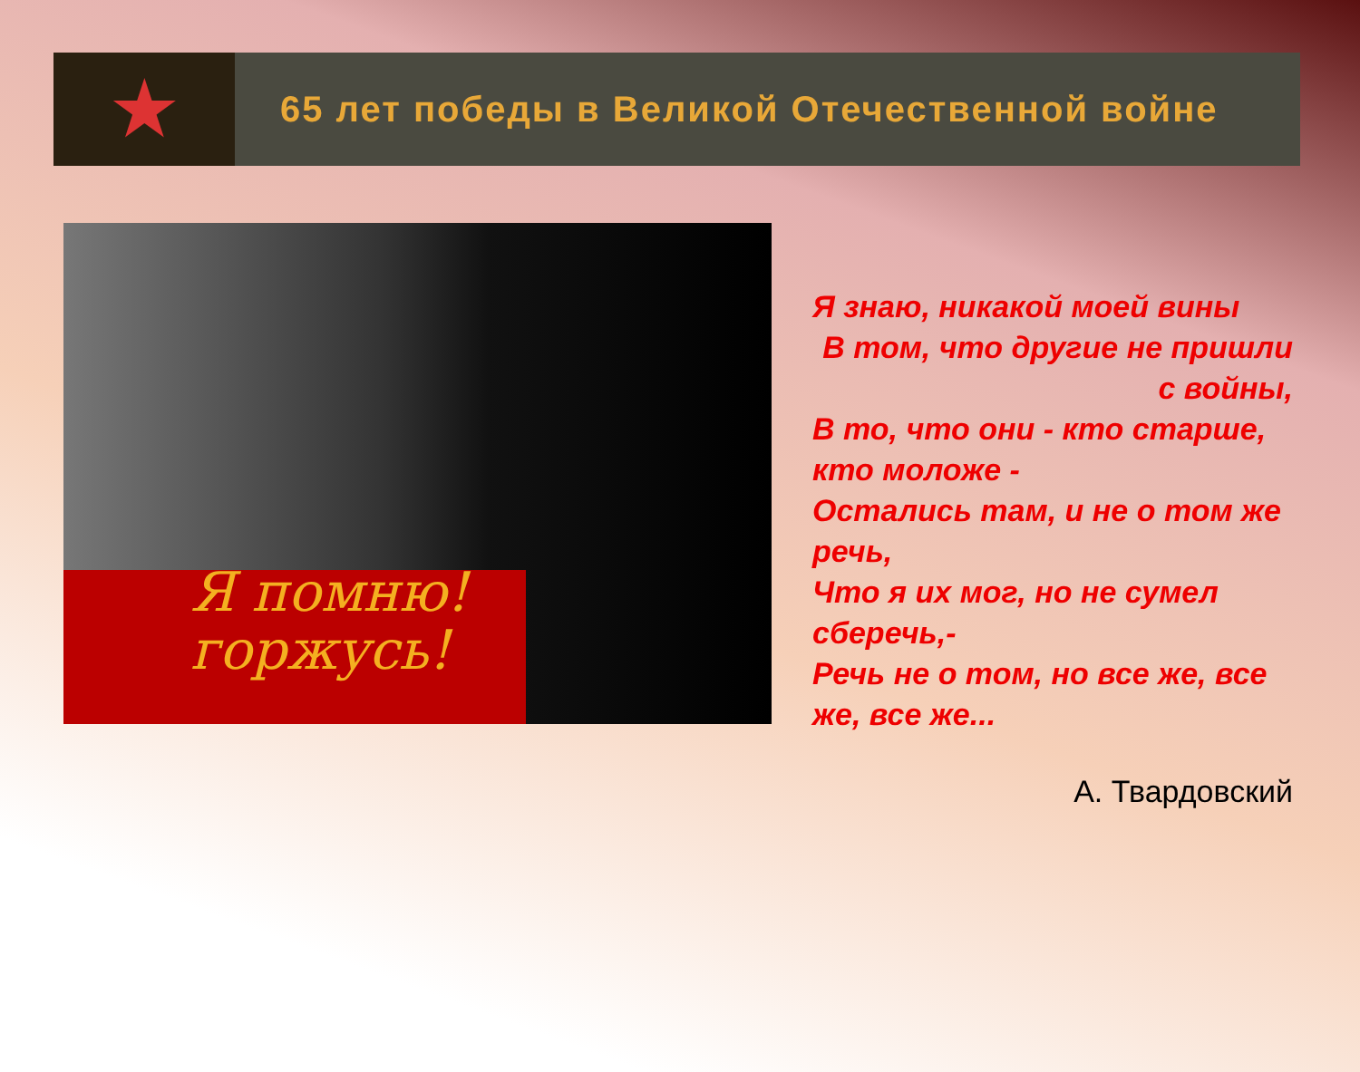★
65 лет победы в Великой Отечественной войне
Я помню!
горжусь!
Я знаю, никакой моей вины
В том, что другие не пришли с войны,
В то, что они - кто старше, кто моложе -
Остались там, и не о том же речь,
Что я их мог, но не сумел сберечь,-
Речь не о том, но все же, все же, все же...
А. Твардовский